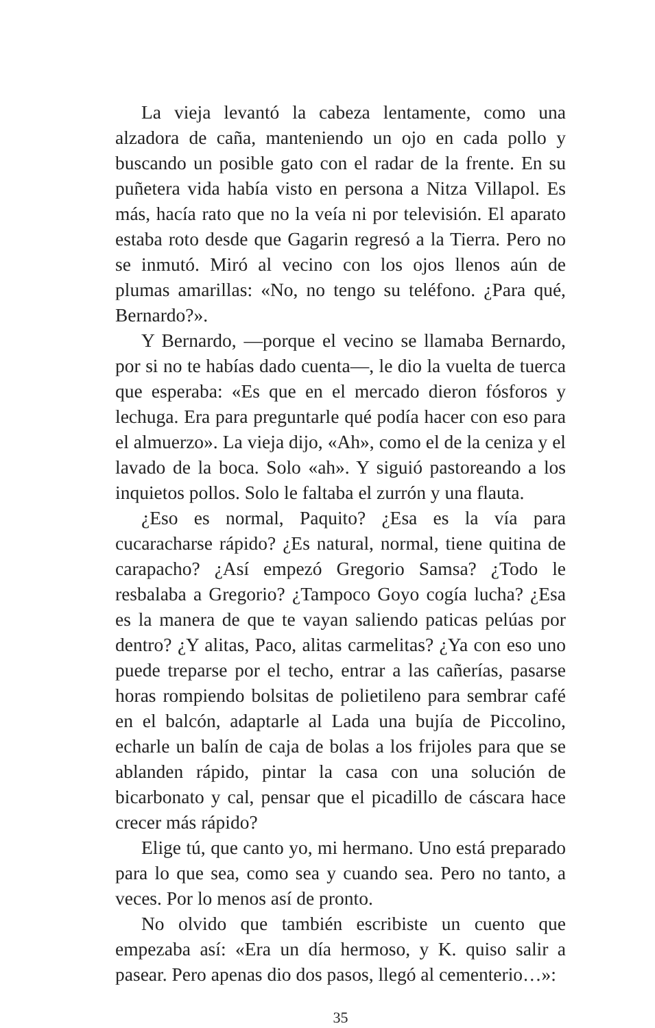La vieja levantó la cabeza lentamente, como una alzadora de caña, manteniendo un ojo en cada pollo y buscando un posible gato con el radar de la frente. En su puñetera vida había visto en persona a Nitza Villapol. Es más, hacía rato que no la veía ni por televisión. El aparato estaba roto desde que Gagarin regresó a la Tierra. Pero no se inmutó. Miró al vecino con los ojos llenos aún de plumas amarillas: «No, no tengo su teléfono. ¿Para qué, Bernardo?».
Y Bernardo, —porque el vecino se llamaba Bernardo, por si no te habías dado cuenta—, le dio la vuelta de tuerca que esperaba: «Es que en el mercado dieron fósforos y lechuga. Era para preguntarle qué podía hacer con eso para el almuerzo». La vieja dijo, «Ah», como el de la ceniza y el lavado de la boca. Solo «ah». Y siguió pastoreando a los inquietos pollos. Solo le faltaba el zurrón y una flauta.
¿Eso es normal, Paquito? ¿Esa es la vía para cucaracharse rápido? ¿Es natural, normal, tiene quitina de carapacho? ¿Así empezó Gregorio Samsa? ¿Todo le resbalaba a Gregorio? ¿Tampoco Goyo cogía lucha? ¿Esa es la manera de que te vayan saliendo paticas pelúas por dentro? ¿Y alitas, Paco, alitas carmelitas? ¿Ya con eso uno puede treparse por el techo, entrar a las cañerías, pasarse horas rompiendo bolsitas de polietileno para sembrar café en el balcón, adaptarle al Lada una bujía de Piccolino, echarle un balín de caja de bolas a los frijoles para que se ablanden rápido, pintar la casa con una solución de bicarbonato y cal, pensar que el picadillo de cáscara hace crecer más rápido?
Elige tú, que canto yo, mi hermano. Uno está preparado para lo que sea, como sea y cuando sea. Pero no tanto, a veces. Por lo menos así de pronto.
No olvido que también escribiste un cuento que empezaba así: «Era un día hermoso, y K. quiso salir a pasear. Pero apenas dio dos pasos, llegó al cementerio…»:
35